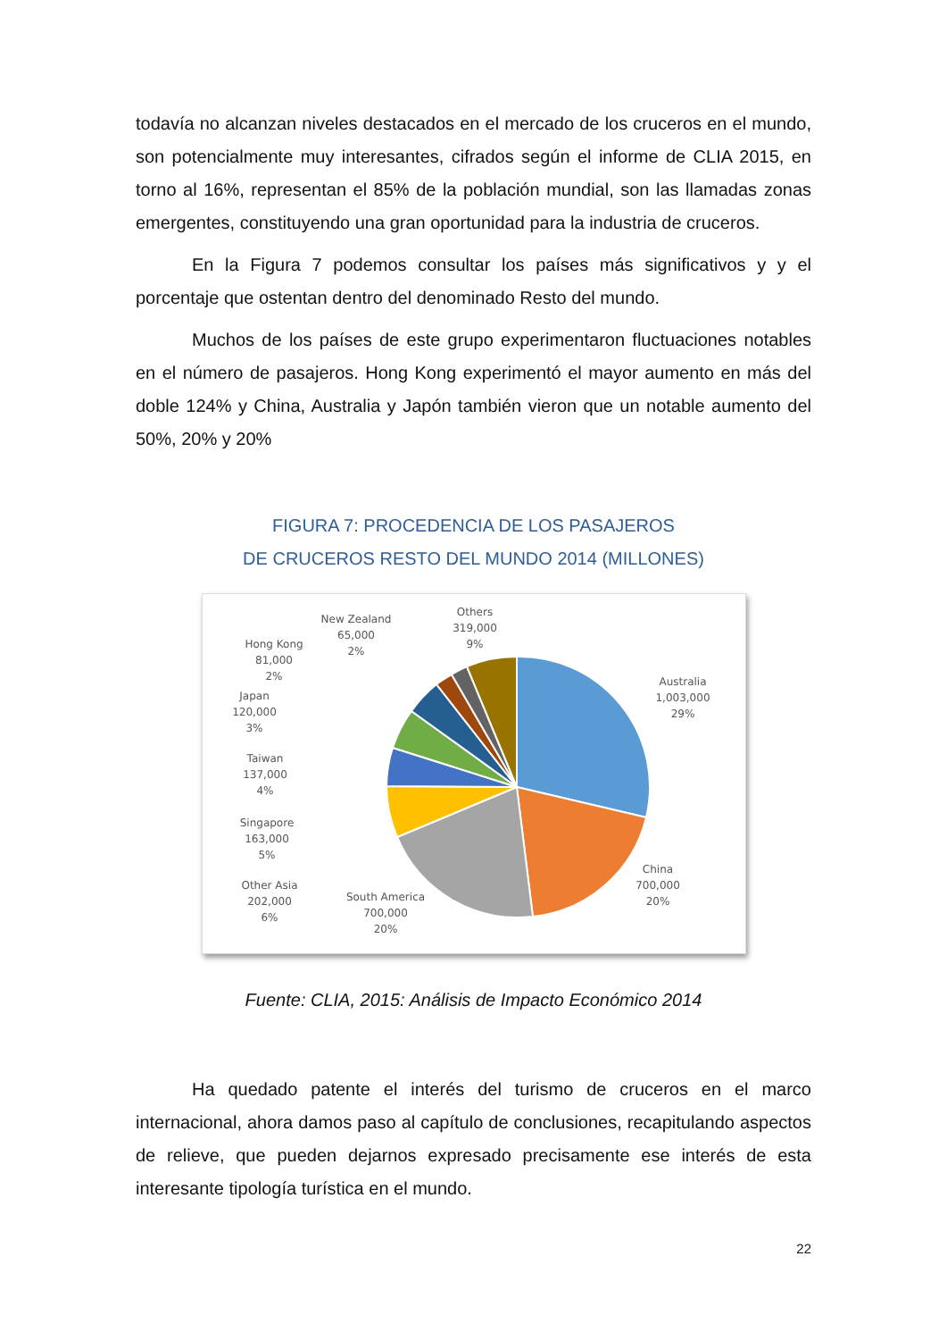todavía no alcanzan niveles destacados en el mercado de los cruceros en el mundo, son potencialmente muy interesantes, cifrados según el informe de CLIA 2015, en torno al 16%, representan el 85% de la población mundial, son las llamadas zonas emergentes, constituyendo una gran oportunidad para la industria de cruceros.
En la Figura 7 podemos consultar los países más significativos y y el porcentaje que ostentan dentro del denominado Resto del mundo.
Muchos de los países de este grupo experimentaron fluctuaciones notables en el número de pasajeros. Hong Kong experimentó el mayor aumento en más del doble 124% y China, Australia y Japón también vieron que un notable aumento del 50%, 20% y 20%
FIGURA 7: PROCEDENCIA DE LOS PASAJEROS
DE CRUCEROS RESTO DEL MUNDO 2014 (MILLONES)
Others
319,000
9%
New Zealand
65,000
2%
Hong Kong
81,000
2%
Japan
120,000
3%
Taiwan
137,000
4%
Singapore
163,000
5%
Other Asia
202,000
6%
South America
700,000
20%
China
700,000
20%
Australia
1,003,000
29%
Fuente: CLIA, 2015: Análisis de Impacto Económico 2014
Ha quedado patente el interés del turismo de cruceros en el marco internacional, ahora damos paso al capítulo de conclusiones, recapitulando aspectos de relieve, que pueden dejarnos expresado precisamente ese interés de esta interesante tipología turística en el mundo.
22